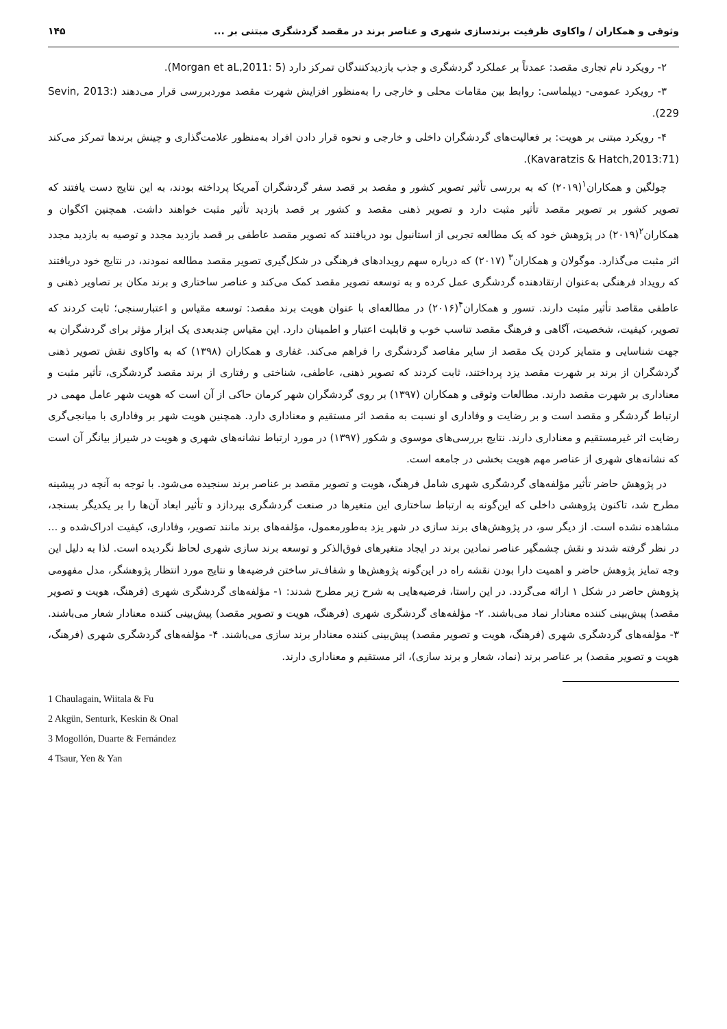وثوقی و همکاران / واکاوی ظرفیت برندسازی شهری و عناصر برند در مقصد گردشگری مبتنی بر ... ۱۴۵
۲- رویکرد نام تجاری مقصد: عمدتاً بر عملکرد گردشگری و جذب بازدیدکنندگان تمرکز دارد (Morgan et aL,2011: 5).
۳- رویکرد عمومی- دیپلماسی: روابط بین مقامات محلی و خارجی را به‌منظور افزایش شهرت مقصد موردبررسی قرار می‌دهند (Sevin, 2013: 229).
۴- رویکرد مبتنی بر هویت: بر فعالیت‌های گردشگران داخلی و خارجی و نحوه قرار دادن افراد به‌منظور علامت‌گذاری و چینش برندها تمرکز می‌کند (Kavaratzis & Hatch,2013:71).
چولگین و همکاران<sup>۱</sup>(۲۰۱۹) که به بررسی تأثیر تصویر کشور و مقصد بر قصد سفر گردشگران آمریکا پرداخته بودند، به این نتایج دست یافتند که تصویر کشور بر تصویر مقصد تأثیر مثبت دارد و تصویر ذهنی مقصد و کشور بر قصد بازدید تأثیر مثبت خواهند داشت. همچنین اکگوان و همکاران<sup>۲</sup>(۲۰۱۹) در پژوهش خود که یک مطالعه تجربی از استانبول بود دریافتند که تصویر مقصد عاطفی بر قصد بازدید مجدد و توصیه به بازدید مجدد اثر مثبت می‌گذارد. موگولان و همکاران<sup>۳</sup> (۲۰۱۷) که درباره سهم رویدادهای فرهنگی در شکل‌گیری تصویر مقصد مطالعه نمودند، در نتایج خود دریافتند که رویداد فرهنگی به‌عنوان ارتقادهنده گردشگری عمل کرده و به توسعه تصویر مقصد کمک می‌کند و عناصر ساختاری و برند مکان بر تصاویر ذهنی و عاطفی مقاصد تأثیر مثبت دارند. تسور و همکاران<sup>۴</sup>(۲۰۱۶) در مطالعه‌ای با عنوان هویت برند مقصد: توسعه مقیاس و اعتبارسنجی؛ ثابت کردند که تصویر، کیفیت، شخصیت، آگاهی و فرهنگ مقصد تناسب خوب و قابلیت اعتبار و اطمینان دارد. این مقیاس چندبعدی یک ابزار مؤثر برای گردشگران به جهت شناسایی و متمایز کردن یک مقصد از سایر مقاصد گردشگری را فراهم می‌کند. غفاری و همکاران (۱۳۹۸) که به واکاوی نقش تصویر ذهنی گردشگران از برند بر شهرت مقصد یزد پرداختند، ثابت کردند که تصویر ذهنی، عاطفی، شناختی و رفتاری از برند مقصد گردشگری، تأثیر مثبت و معناداری بر شهرت مقصد دارند. مطالعات وثوقی و همکاران (۱۳۹۷) بر روی گردشگران شهر کرمان حاکی از آن است که هویت شهر عامل مهمی در ارتباط گردشگر و مقصد است و بر رضایت و وفاداری او نسبت به مقصد اثر مستقیم و معناداری دارد. همچنین هویت شهر بر وفاداری با میانجی‌گری رضایت اثر غیرمستقیم و معناداری دارند. نتایج بررسی‌های موسوی و شکور (۱۳۹۷) در مورد ارتباط نشانه‌های شهری و هویت در شیراز بیانگر آن است که نشانه‌های شهری از عناصر مهم هویت بخشی در جامعه است.
در پژوهش حاضر تأثیر مؤلفه‌های گردشگری شهری شامل فرهنگ، هویت و تصویر مقصد بر عناصر برند سنجیده می‌شود. با توجه به آنچه در پیشینه مطرح شد، تاکنون پژوهشی داخلی که این‌گونه به ارتباط ساختاری این متغیرها در صنعت گردشگری بپردازد و تأثیر ابعاد آن‌ها را بر یکدیگر بسنجد، مشاهده نشده است. از دیگر سو، در پژوهش‌های برند سازی در شهر یزد به‌طورمعمول، مؤلفه‌های برند مانند تصویر، وفاداری، کیفیت ادراک‌شده و ... در نظر گرفته شدند و نقش چشمگیر عناصر نمادین برند در ایجاد متغیرهای فوق‌الذکر و توسعه برند سازی شهری لحاظ نگردیده است. لذا به دلیل این وجه تمایز پژوهش حاضر و اهمیت دارا بودن نقشه راه در این‌گونه پژوهش‌ها و شفاف‌تر ساختن فرضیه‌ها و نتایج مورد انتظار پژوهشگر، مدل مفهومی پژوهش حاضر در شکل ۱ ارائه می‌گردد. در این راستا، فرضیه‌هایی به شرح زیر مطرح شدند: ۱- مؤلفه‌های گردشگری شهری (فرهنگ، هویت و تصویر مقصد) پیش‌بینی کننده معنادار نماد می‌باشند. ۲- مؤلفه‌های گردشگری شهری (فرهنگ، هویت و تصویر مقصد) پیش‌بینی کننده معنادار شعار می‌باشند. ۳- مؤلفه‌های گردشگری شهری (فرهنگ، هویت و تصویر مقصد) پیش‌بینی کننده معنادار برند سازی می‌باشند. ۴- مؤلفه‌های گردشگری شهری (فرهنگ، هویت و تصویر مقصد) بر عناصر برند (نماد، شعار و برند سازی)، اثر مستقیم و معناداری دارند.
1 Chaulagain, Wiitala & Fu
2 Akgün, Senturk, Keskin & Onal
3 Mogollón, Duarte & Fernández
4 Tsaur, Yen & Yan